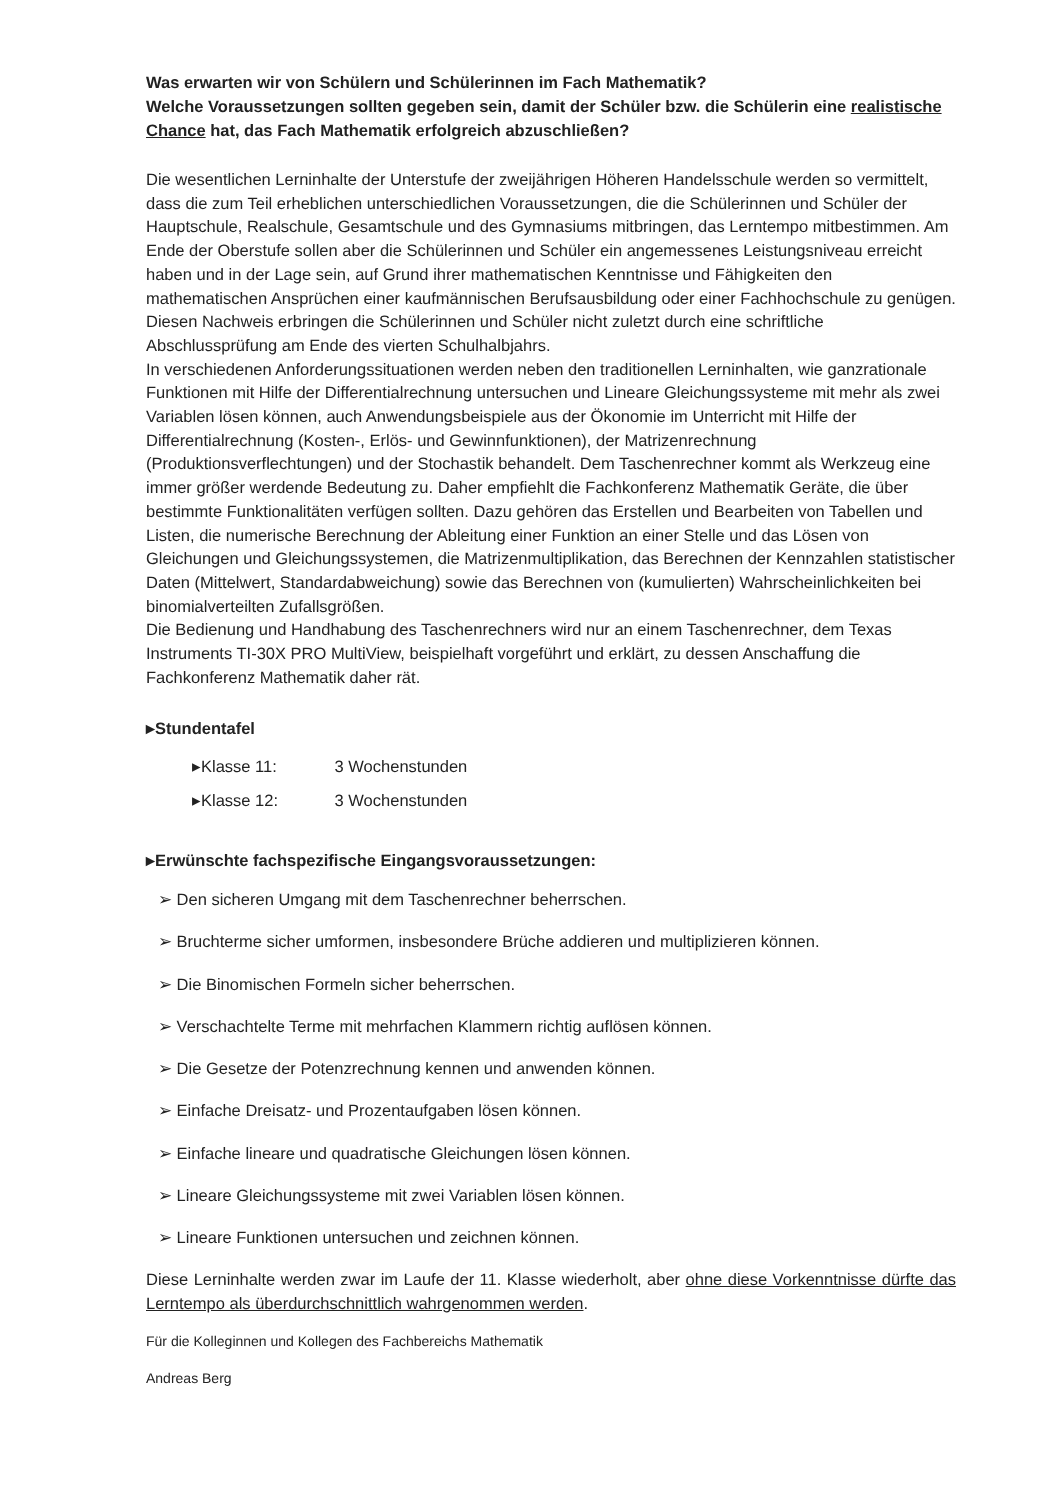Was erwarten wir von Schülern und Schülerinnen im Fach Mathematik?
Welche Voraussetzungen sollten gegeben sein, damit der Schüler bzw. die Schülerin eine realistische Chance hat, das Fach Mathematik erfolgreich abzuschließen?
Die wesentlichen Lerninhalte der Unterstufe der zweijährigen Höheren Handelsschule werden so vermittelt, dass die zum Teil erheblichen unterschiedlichen Voraussetzungen, die die Schülerinnen und Schüler der Hauptschule, Realschule, Gesamtschule und des Gymnasiums mitbringen, das Lerntempo mitbestimmen. Am Ende der Oberstufe sollen aber die Schülerinnen und Schüler ein angemessenes Leistungsniveau erreicht haben und in der Lage sein, auf Grund ihrer mathematischen Kenntnisse und Fähigkeiten den mathematischen Ansprüchen einer kaufmännischen Berufsausbildung oder einer Fachhochschule zu genügen. Diesen Nachweis erbringen die Schülerinnen und Schüler nicht zuletzt durch eine schriftliche Abschlussprüfung am Ende des vierten Schulhalbjahrs.
In verschiedenen Anforderungssituationen werden neben den traditionellen Lerninhalten, wie ganzrationale Funktionen mit Hilfe der Differentialrechnung untersuchen und Lineare Gleichungssysteme mit mehr als zwei Variablen lösen können, auch Anwendungsbeispiele aus der Ökonomie im Unterricht mit Hilfe der Differentialrechnung (Kosten-, Erlös- und Gewinnfunktionen), der Matrizenrechnung (Produktionsverflechtungen) und der Stochastik behandelt. Dem Taschenrechner kommt als Werkzeug eine immer größer werdende Bedeutung zu. Daher empfiehlt die Fachkonferenz Mathematik Geräte, die über bestimmte Funktionalitäten verfügen sollten. Dazu gehören das Erstellen und Bearbeiten von Tabellen und Listen, die numerische Berechnung der Ableitung einer Funktion an einer Stelle und das Lösen von Gleichungen und Gleichungssystemen, die Matrizenmultiplikation, das Berechnen der Kennzahlen statistischer Daten (Mittelwert, Standardabweichung) sowie das Berechnen von (kumulierten) Wahrscheinlichkeiten bei binomialverteilten Zufallsgrößen.
Die Bedienung und Handhabung des Taschenrechners wird nur an einem Taschenrechner, dem Texas Instruments TI-30X PRO MultiView, beispielhaft vorgeführt und erklärt, zu dessen Anschaffung die Fachkonferenz Mathematik daher rät.
▸Stundentafel
▸Klasse 11: 3 Wochenstunden
▸Klasse 12: 3 Wochenstunden
▸Erwünschte fachspezifische Eingangsvoraussetzungen:
➢ Den sicheren Umgang mit dem Taschenrechner beherrschen.
➢ Bruchterme sicher umformen, insbesondere Brüche addieren und multiplizieren können.
➢ Die Binomischen Formeln sicher beherrschen.
➢ Verschachtelte Terme mit mehrfachen Klammern richtig auflösen können.
➢ Die Gesetze der Potenzrechnung kennen und anwenden können.
➢ Einfache Dreisatz- und Prozentaufgaben lösen können.
➢ Einfache lineare und quadratische Gleichungen lösen können.
➢ Lineare Gleichungssysteme mit zwei Variablen lösen können.
➢ Lineare Funktionen untersuchen und zeichnen können.
Diese Lerninhalte werden zwar im Laufe der 11. Klasse wiederholt, aber ohne diese Vorkenntnisse dürfte das Lerntempo als überdurchschnittlich wahrgenommen werden.
Für die Kolleginnen und Kollegen des Fachbereichs Mathematik
Andreas Berg